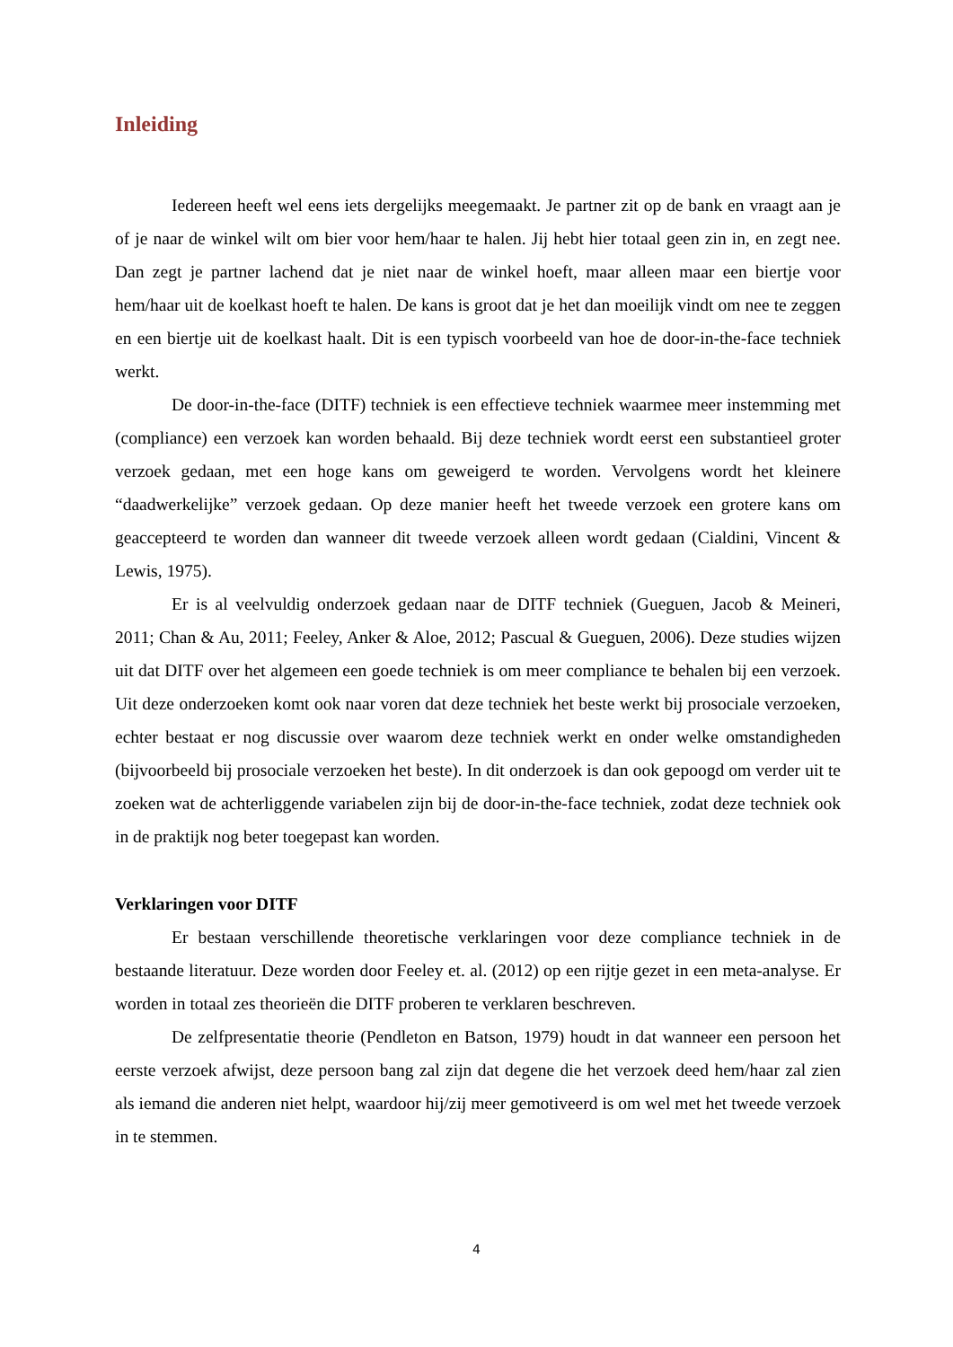Inleiding
Iedereen heeft wel eens iets dergelijks meegemaakt. Je partner zit op de bank en vraagt aan je of je naar de winkel wilt om bier voor hem/haar te halen. Jij hebt hier totaal geen zin in, en zegt nee. Dan zegt je partner lachend dat je niet naar de winkel hoeft, maar alleen maar een biertje voor hem/haar uit de koelkast hoeft te halen. De kans is groot dat je het dan moeilijk vindt om nee te zeggen en een biertje uit de koelkast haalt. Dit is een typisch voorbeeld van hoe de door-in-the-face techniek werkt.
De door-in-the-face (DITF) techniek is een effectieve techniek waarmee meer instemming met (compliance) een verzoek kan worden behaald. Bij deze techniek wordt eerst een substantieel groter verzoek gedaan, met een hoge kans om geweigerd te worden. Vervolgens wordt het kleinere “daadwerkelijke” verzoek gedaan. Op deze manier heeft het tweede verzoek een grotere kans om geaccepteerd te worden dan wanneer dit tweede verzoek alleen wordt gedaan (Cialdini, Vincent & Lewis, 1975).
Er is al veelvuldig onderzoek gedaan naar de DITF techniek (Gueguen, Jacob & Meineri, 2011; Chan & Au, 2011; Feeley, Anker & Aloe, 2012; Pascual & Gueguen, 2006). Deze studies wijzen uit dat DITF over het algemeen een goede techniek is om meer compliance te behalen bij een verzoek. Uit deze onderzoeken komt ook naar voren dat deze techniek het beste werkt bij prosociale verzoeken, echter bestaat er nog discussie over waarom deze techniek werkt en onder welke omstandigheden (bijvoorbeeld bij prosociale verzoeken het beste). In dit onderzoek is dan ook gepoogd om verder uit te zoeken wat de achterliggende variabelen zijn bij de door-in-the-face techniek, zodat deze techniek ook in de praktijk nog beter toegepast kan worden.
Verklaringen voor DITF
Er bestaan verschillende theoretische verklaringen voor deze compliance techniek in de bestaande literatuur. Deze worden door Feeley et. al. (2012) op een rijtje gezet in een meta-analyse. Er worden in totaal zes theorieën die DITF proberen te verklaren beschreven.
De zelfpresentatie theorie (Pendleton en Batson, 1979) houdt in dat wanneer een persoon het eerste verzoek afwijst, deze persoon bang zal zijn dat degene die het verzoek deed hem/haar zal zien als iemand die anderen niet helpt, waardoor hij/zij meer gemotiveerd is om wel met het tweede verzoek in te stemmen.
4